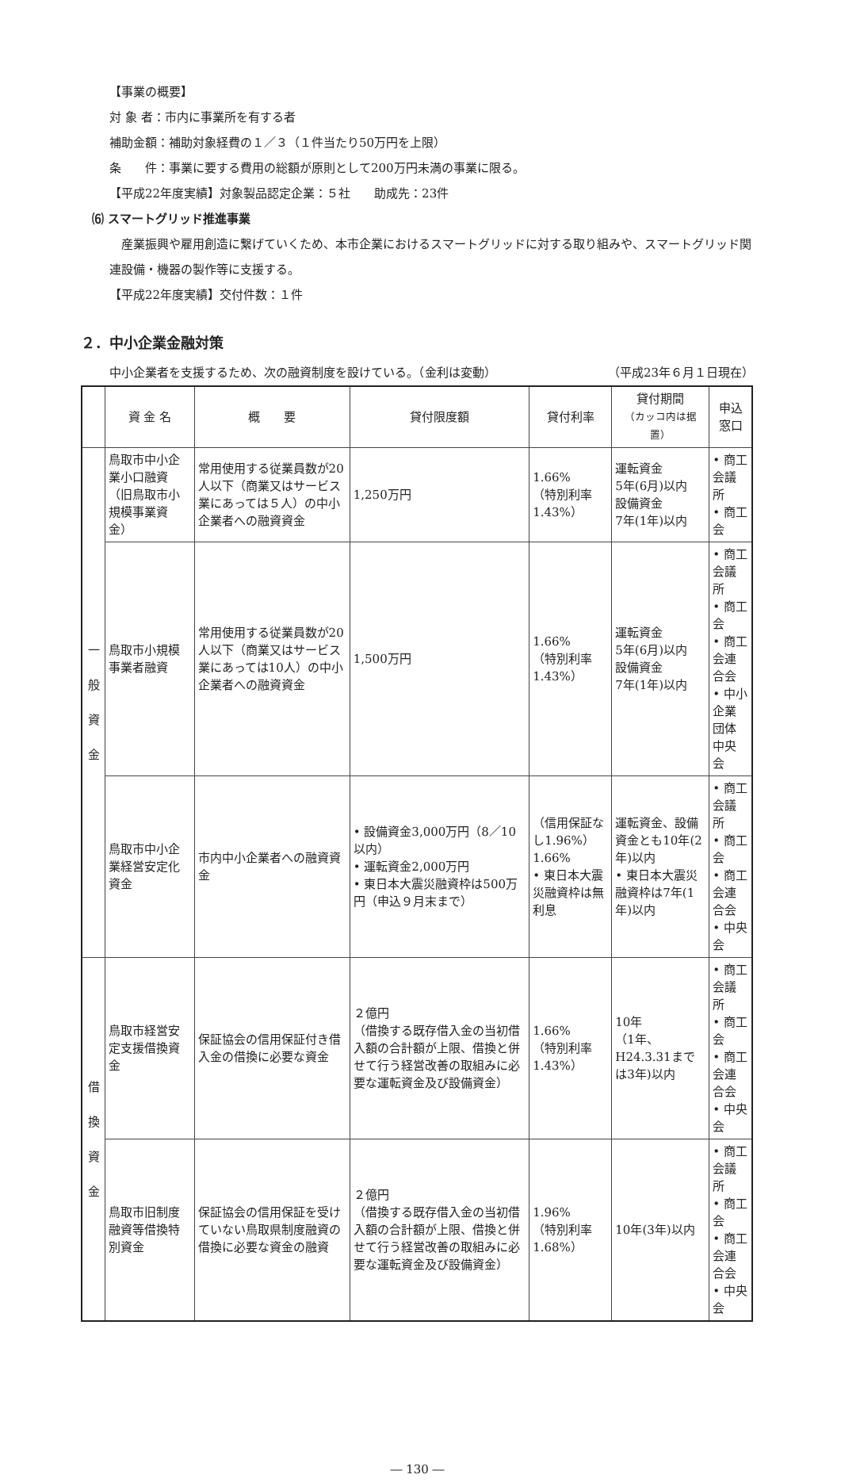【事業の概要】
対 象 者：市内に事業所を有する者
補助金額：補助対象経費の１／３（１件当たり50万円を上限）
条　　件：事業に要する費用の総額が原則として200万円未満の事業に限る。
【平成22年度実績】対象製品認定企業：５社　　助成先：23件
⑹ スマートグリッド推進事業
　産業振興や雇用創造に繋げていくため、本市企業におけるスマートグリッドに対する取り組みや、スマートグリッド関連設備・機器の製作等に支援する。
【平成22年度実績】交付件数：１件
２．中小企業金融対策
中小企業者を支援するため、次の融資制度を設けている。（金利は変動） （平成23年６月１日現在）
| | 資 金 名 | 概 要 | 貸付限度額 | 貸付利率 | 貸付期間 （カッコ内は据置） | 申込窓口 |
| --- | --- | --- | --- | --- | --- | --- |
| 一 般 資 金 | 鳥取市中小企業小口融資（旧鳥取市小規模事業資金） | 常用使用する従業員数が20人以下（商業又はサービス業にあっては５人）の中小企業者への融資資金 | 1,250万円 | 1.66% （特別利率 1.43%） | 運転資金 5年(6月)以内 設備資金 7年(1年)以内 | • 商工会議所 • 商工会 |
| | 鳥取市小規模事業者融資 | 常用使用する従業員数が20人以下（商業又はサービス業にあっては10人）の中小企業者への融資資金 | 1,500万円 | 1.66% （特別利率 1.43%） | 運転資金 5年(6月)以内 設備資金 7年(1年)以内 | • 商工会議所 • 商工会 • 商工会連合会 • 中小企業団体中央会 |
| | 鳥取市中小企業経営安定化資金 | 市内中小企業者への融資資金 | • 設備資金3,000万円（8／10以内） • 運転資金2,000万円 • 東日本大震災融資枠は500万円（申込９月末まで） | （信用保証なし1.96%） 1.66% • 東日本大震災融資枠は無利息 | 運転資金、設備資金とも10年(2年)以内 • 東日本大震災融資枠は7年(1年)以内 | • 商工会議所 • 商工会 • 商工会連合会 • 中央会 |
| 借 換 資 金 | 鳥取市経営安定支援借換資金 | 保証協会の信用保証付き借入金の借換に必要な資金 | ２億円 （借換する既存借入金の当初借入額の合計額が上限、借換と併せて行う経営改善の取組みに必要な運転資金及び設備資金） | 1.66% （特別利率 1.43%） | 10年 （1年、H24.3.31までは3年)以内 | • 商工会議所 • 商工会 • 商工会連合会 • 中央会 |
| | 鳥取市旧制度融資等借換特別資金 | 保証協会の信用保証を受けていない鳥取県制度融資の借換に必要な資金の融資 | ２億円 （借換する既存借入金の当初借入額の合計額が上限、借換と併せて行う経営改善の取組みに必要な運転資金及び設備資金） | 1.96% （特別利率 1.68%） | 10年(3年)以内 | • 商工会議所 • 商工会 • 商工会連合会 • 中央会 |
― 130 ―